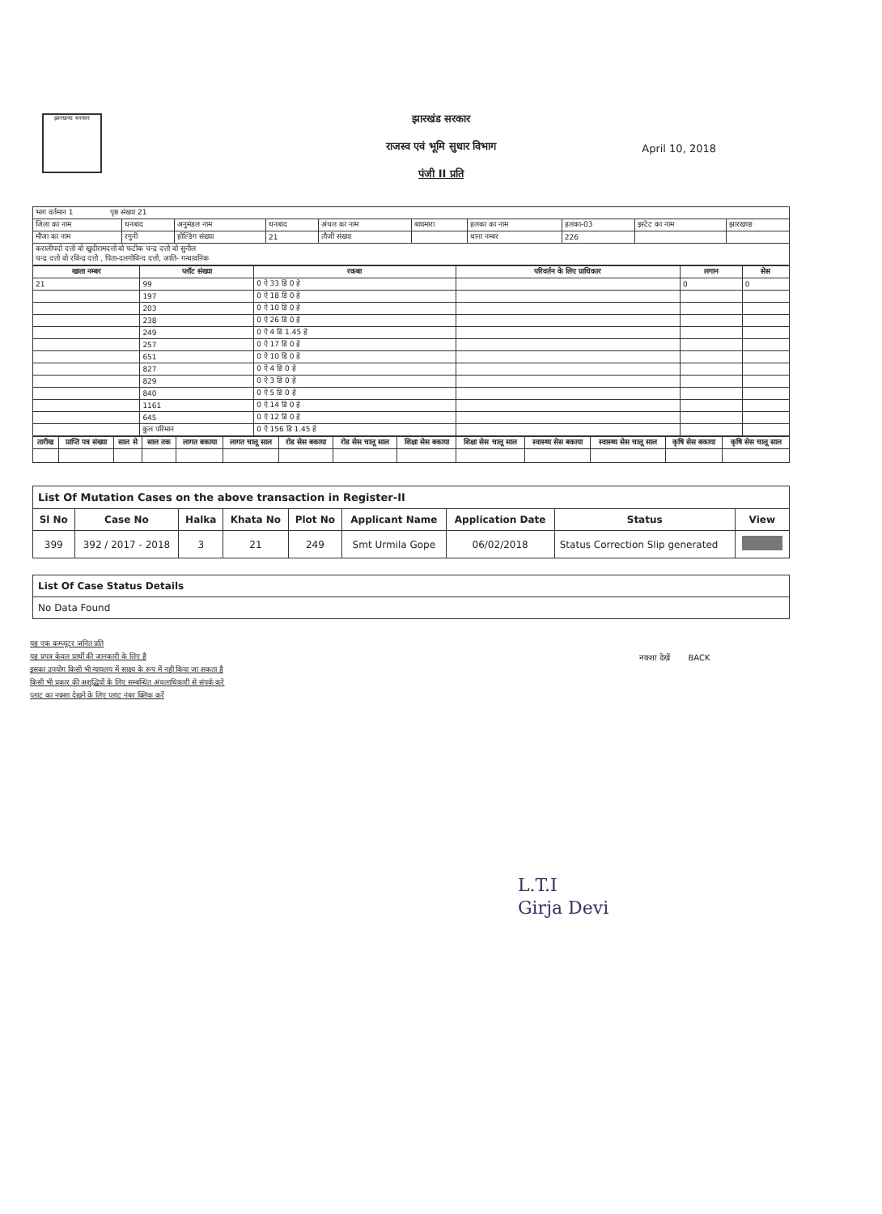झारखण्ड सरकार
झारखंड सरकार
राजस्व एवं भूमि सुधार विभाग
पंजी II प्रति
April 10, 2018
| भाग वर्तमान 1 पृष्ठ संख्या 21 | | | | | | | | | |
| जिला का नाम | धनबाद | अनुमंडल नाम | धनबाद | अंचल का नाम | बाघमारा | हलका का नाम | हलका-03 | इस्टेट का नाम | झारखण्ड |
| मौजा का नाम | रगुनी | होल्डिंग संख्या | 21 | तौजी संख्या | | थाना नम्बर | 226 | | |
| करालीपदो दत्तो वो खुदीरामदत्तो वो फटीक चन्द्र दत्तो वो सुनील चन्द्र दत्तो वो रविन्द्र दत्तो , पिता-दलगोविन्द दत्तो, जाति- गन्धावनिक | | | | | | | | | |
| खाता नम्बर | प्लॉट संख्या | रकबा | परिवर्तन के लिए प्राधिकार | लगान | सेस |
| --- | --- | --- | --- | --- | --- |
| 21 | 99 | 0 ऐ 33 डि 0 हे | | 0 | 0 |
| | 197 | 0 ऐ 18 डि 0 हे | | | |
| | 203 | 0 ऐ 10 डि 0 हे | | | |
| | 238 | 0 ऐ 26 डि 0 हे | | | |
| | 249 | 0 ऐ 4 डि 1.45 हे | | | |
| | 257 | 0 ऐ 17 डि 0 हे | | | |
| | 651 | 0 ऐ 10 डि 0 हे | | | |
| | 827 | 0 ऐ 4 डि 0 हे | | | |
| | 829 | 0 ऐ 3 डि 0 हे | | | |
| | 840 | 0 ऐ 5 डि 0 हे | | | |
| | 1161 | 0 ऐ 14 डि 0 हे | | | |
| | 645 | 0 ऐ 12 डि 0 हे | | | |
| | कुल परिमान | 0 ऐ 156 डि 1.45 हे | | | |
| तारीख | प्राप्ति पत्र संख्या | साल से | साल तक | लागत बकाया | लागत चालू साल | रोड सेस बकाया | रोड सेस चालू साल | शिक्षा सेस बकाया | शिक्षा सेस चालू साल | स्वास्थ्य सेस बकाया | स्वास्थ्य सेस चालू साल | कृषि सेस बकाया | कृषि सेस चालू साल |
| --- | --- | --- | --- | --- | --- | --- | --- | --- | --- | --- | --- | --- | --- |
| List Of Mutation Cases on the above transaction in Register-II | | | | | | | | |
| Sl No | Case No | Halka | Khata No | Plot No | Applicant Name | Application Date | Status | View |
| 399 | 392 / 2017 - 2018 | 3 | 21 | 249 | Smt Urmila Gope | 06/02/2018 | Status Correction Slip generated | |
| List Of Case Status Details |
| No Data Found |
यह एक कम्प्यूटर जनित प्रति
यह प्रपत्र केवल प्रार्थी की जानकारी के लिए है
इसका उपयोग किसी भी न्यायलय में साक्ष्य के रूप में नही किया जा सकता है
किसी भी प्रकार की अशुद्धियों के लिए सम्बन्धित अंचलाधिकारी से संपर्क करे
प्लाट का नक्शा देखने के लिए प्लाट नंबर क्लिक करें
नक्शा देखें BACK
L.T.I
Girja Devi